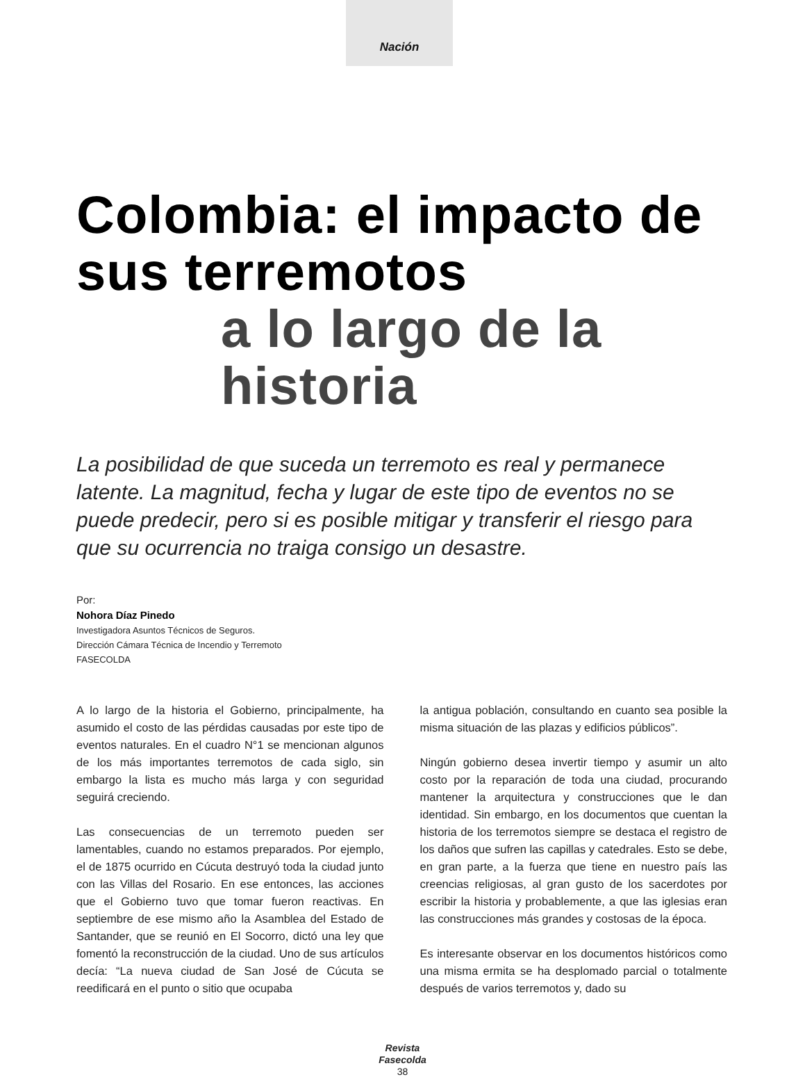Nación
Colombia: el impacto de sus terremotos
a lo largo de la historia
La posibilidad de que suceda un terremoto es real y permanece latente. La magnitud, fecha y lugar de este tipo de eventos no se puede predecir, pero si es posible mitigar y transferir el riesgo para que su ocurrencia no traiga consigo un desastre.
Por:
Nohora Díaz Pinedo
Investigadora Asuntos Técnicos de Seguros.
Dirección Cámara Técnica de Incendio y Terremoto
FASECOLDA
A lo largo de la historia el Gobierno, principalmente, ha asumido el costo de las pérdidas causadas por este tipo de eventos naturales. En el cuadro N°1 se mencionan algunos de los más importantes terremotos de cada siglo, sin embargo la lista es mucho más larga y con seguridad seguirá creciendo.
Las consecuencias de un terremoto pueden ser lamentables, cuando no estamos preparados. Por ejemplo, el de 1875 ocurrido en Cúcuta destruyó toda la ciudad junto con las Villas del Rosario. En ese entonces, las acciones que el Gobierno tuvo que tomar fueron reactivas. En septiembre de ese mismo año la Asamblea del Estado de Santander, que se reunió en El Socorro, dictó una ley que fomentó la reconstrucción de la ciudad. Uno de sus artículos decía: “La nueva ciudad de San José de Cúcuta se reedificará en el punto o sitio que ocupaba
la antigua población, consultando en cuanto sea posible la misma situación de las plazas y edificios públicos”.
Ningún gobierno desea invertir tiempo y asumir un alto costo por la reparación de toda una ciudad, procurando mantener la arquitectura y construcciones que le dan identidad. Sin embargo, en los documentos que cuentan la historia de los terremotos siempre se destaca el registro de los daños que sufren las capillas y catedrales. Esto se debe, en gran parte, a la fuerza que tiene en nuestro país las creencias religiosas, al gran gusto de los sacerdotes por escribir la historia y probablemente, a que las iglesias eran las construcciones más grandes y costosas de la época.
Es interesante observar en los documentos históricos como una misma ermita se ha desplomado parcial o totalmente después de varios terremotos y, dado su
Revista
Fasecolda
38